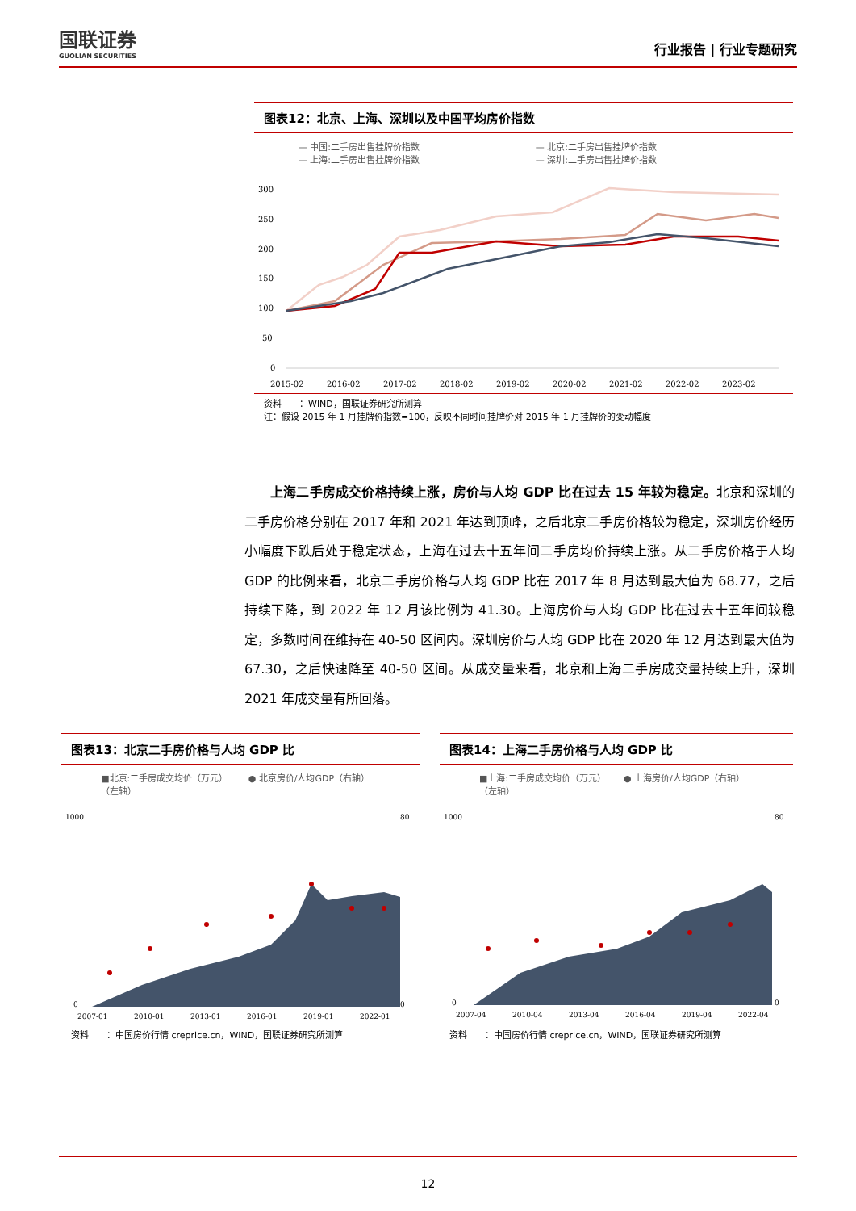国联证券
GUOLIAN SECURITIES
行业报告 | 行业专题研究
图表12：北京、上海、深圳以及中国平均房价指数
— 中国:二手房出售挂牌价指数 — 北京:二手房出售挂牌价指数 — 上海:二手房出售挂牌价指数 — 深圳:二手房出售挂牌价指数
300
250
200
150
100
50
0
2015-02
2016-02
2017-02
2018-02
2019-02
2020-02
2021-02
2022-02
2023-02
资料　　：WIND，国联证券研究所测算
注：假设 2015 年 1 月挂牌价指数=100，反映不同时间挂牌价对 2015 年 1 月挂牌价的变动幅度
上海二手房成交价格持续上涨，房价与人均 GDP 比在过去 15 年较为稳定。北京和深圳的二手房价格分别在 2017 年和 2021 年达到顶峰，之后北京二手房价格较为稳定，深圳房价经历小幅度下跌后处于稳定状态，上海在过去十五年间二手房均价持续上涨。从二手房价格于人均 GDP 的比例来看，北京二手房价格与人均 GDP 比在 2017 年 8 月达到最大值为 68.77，之后持续下降，到 2022 年 12 月该比例为 41.30。上海房价与人均 GDP 比在过去十五年间较稳定，多数时间在维持在 40-50 区间内。深圳房价与人均 GDP 比在 2020 年 12 月达到最大值为 67.30，之后快速降至 40-50 区间。从成交量来看，北京和上海二手房成交量持续上升，深圳 2021 年成交量有所回落。
图表13：北京二手房价格与人均 GDP 比
■北京:二手房成交均价（万元）（左轴） ● 北京房价/人均GDP（右轴）
1000
0
80
0
2007-01
2010-01
2013-01
2016-01
2019-01
2022-01
资料　　：中国房价行情 creprice.cn，WIND，国联证券研究所测算
图表14：上海二手房价格与人均 GDP 比
■上海:二手房成交均价（万元）（左轴） ● 上海房价/人均GDP（右轴）
1000
0
80
0
2007-04
2010-04
2013-04
2016-04
2019-04
2022-04
资料　　：中国房价行情 creprice.cn，WIND，国联证券研究所测算
12